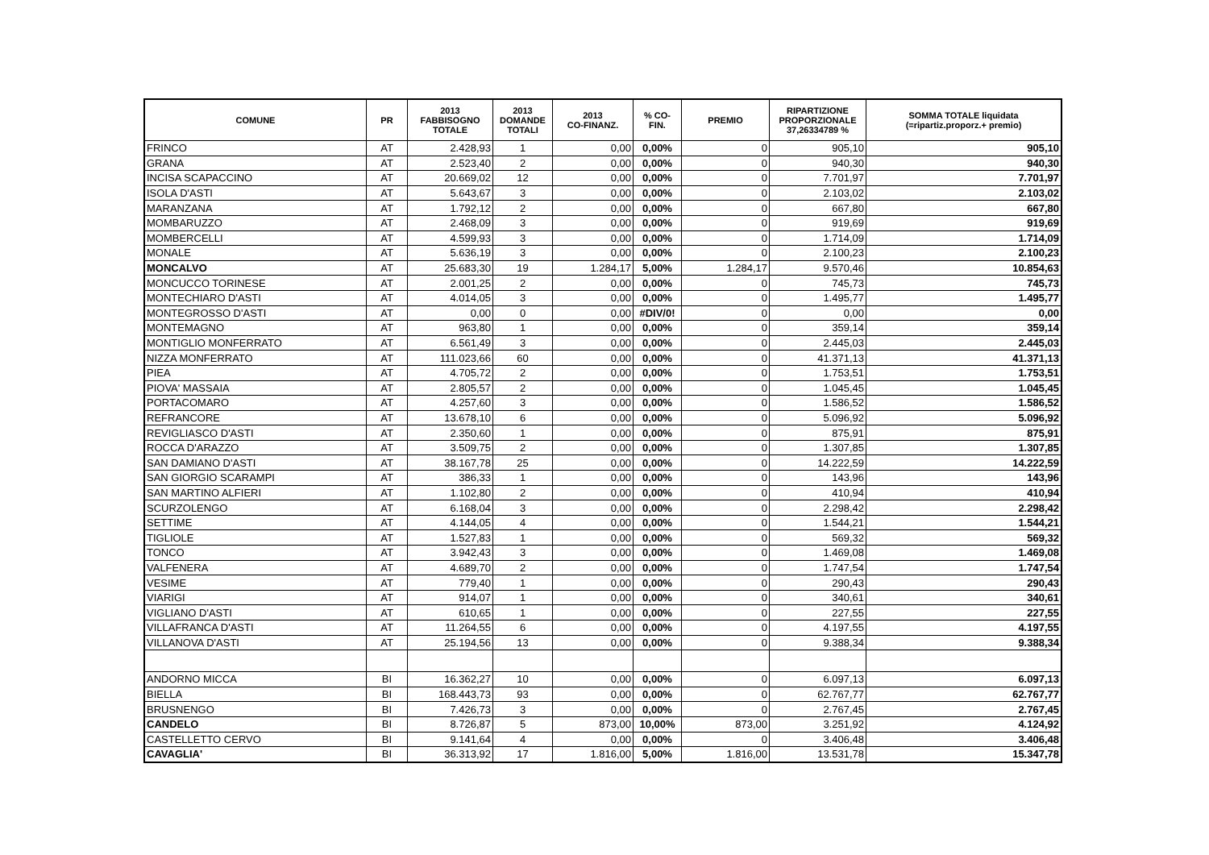| COMUNE | PR | 2013 FABBISOGNO TOTALE | 2013 DOMANDE TOTALI | 2013 CO-FINANZ. | % CO- FIN. | PREMIO | RIPARTIZIONE PROPORZIONALE 37,26334789 % | SOMMA TOTALE liquidata (=ripartiz.proporz.+ premio) |
| --- | --- | --- | --- | --- | --- | --- | --- | --- |
| FRINCO | AT | 2.428,93 | 1 | 0,00 | 0,00% | 0 | 905,10 | 905,10 |
| GRANA | AT | 2.523,40 | 2 | 0,00 | 0,00% | 0 | 940,30 | 940,30 |
| INCISA SCAPACCINO | AT | 20.669,02 | 12 | 0,00 | 0,00% | 0 | 7.701,97 | 7.701,97 |
| ISOLA D'ASTI | AT | 5.643,67 | 3 | 0,00 | 0,00% | 0 | 2.103,02 | 2.103,02 |
| MARANZANA | AT | 1.792,12 | 2 | 0,00 | 0,00% | 0 | 667,80 | 667,80 |
| MOMBARUZZO | AT | 2.468,09 | 3 | 0,00 | 0,00% | 0 | 919,69 | 919,69 |
| MOMBERCELLI | AT | 4.599,93 | 3 | 0,00 | 0,00% | 0 | 1.714,09 | 1.714,09 |
| MONALE | AT | 5.636,19 | 3 | 0,00 | 0,00% | 0 | 2.100,23 | 2.100,23 |
| MONCALVO | AT | 25.683,30 | 19 | 1.284,17 | 5,00% | 1.284,17 | 9.570,46 | 10.854,63 |
| MONCUCCO TORINESE | AT | 2.001,25 | 2 | 0,00 | 0,00% | 0 | 745,73 | 745,73 |
| MONTECHIARO D'ASTI | AT | 4.014,05 | 3 | 0,00 | 0,00% | 0 | 1.495,77 | 1.495,77 |
| MONTEGROSSO D'ASTI | AT | 0,00 | 0 | 0,00 | #DIV/0! | 0 | 0,00 | 0,00 |
| MONTEMAGNO | AT | 963,80 | 1 | 0,00 | 0,00% | 0 | 359,14 | 359,14 |
| MONTIGLIO MONFERRATO | AT | 6.561,49 | 3 | 0,00 | 0,00% | 0 | 2.445,03 | 2.445,03 |
| NIZZA MONFERRATO | AT | 111.023,66 | 60 | 0,00 | 0,00% | 0 | 41.371,13 | 41.371,13 |
| PIEA | AT | 4.705,72 | 2 | 0,00 | 0,00% | 0 | 1.753,51 | 1.753,51 |
| PIOVA' MASSAIA | AT | 2.805,57 | 2 | 0,00 | 0,00% | 0 | 1.045,45 | 1.045,45 |
| PORTACOMARO | AT | 4.257,60 | 3 | 0,00 | 0,00% | 0 | 1.586,52 | 1.586,52 |
| REFRANCORE | AT | 13.678,10 | 6 | 0,00 | 0,00% | 0 | 5.096,92 | 5.096,92 |
| REVIGLIASCO D'ASTI | AT | 2.350,60 | 1 | 0,00 | 0,00% | 0 | 875,91 | 875,91 |
| ROCCA D'ARAZZO | AT | 3.509,75 | 2 | 0,00 | 0,00% | 0 | 1.307,85 | 1.307,85 |
| SAN DAMIANO D'ASTI | AT | 38.167,78 | 25 | 0,00 | 0,00% | 0 | 14.222,59 | 14.222,59 |
| SAN GIORGIO SCARAMPI | AT | 386,33 | 1 | 0,00 | 0,00% | 0 | 143,96 | 143,96 |
| SAN MARTINO ALFIERI | AT | 1.102,80 | 2 | 0,00 | 0,00% | 0 | 410,94 | 410,94 |
| SCURZOLENGO | AT | 6.168,04 | 3 | 0,00 | 0,00% | 0 | 2.298,42 | 2.298,42 |
| SETTIME | AT | 4.144,05 | 4 | 0,00 | 0,00% | 0 | 1.544,21 | 1.544,21 |
| TIGLIOLE | AT | 1.527,83 | 1 | 0,00 | 0,00% | 0 | 569,32 | 569,32 |
| TONCO | AT | 3.942,43 | 3 | 0,00 | 0,00% | 0 | 1.469,08 | 1.469,08 |
| VALFENERA | AT | 4.689,70 | 2 | 0,00 | 0,00% | 0 | 1.747,54 | 1.747,54 |
| VESIME | AT | 779,40 | 1 | 0,00 | 0,00% | 0 | 290,43 | 290,43 |
| VIARIGI | AT | 914,07 | 1 | 0,00 | 0,00% | 0 | 340,61 | 340,61 |
| VIGLIANO D'ASTI | AT | 610,65 | 1 | 0,00 | 0,00% | 0 | 227,55 | 227,55 |
| VILLAFRANCA D'ASTI | AT | 11.264,55 | 6 | 0,00 | 0,00% | 0 | 4.197,55 | 4.197,55 |
| VILLANOVA D'ASTI | AT | 25.194,56 | 13 | 0,00 | 0,00% | 0 | 9.388,34 | 9.388,34 |
| ANDORNO MICCA | BI | 16.362,27 | 10 | 0,00 | 0,00% | 0 | 6.097,13 | 6.097,13 |
| BIELLA | BI | 168.443,73 | 93 | 0,00 | 0,00% | 0 | 62.767,77 | 62.767,77 |
| BRUSNENGO | BI | 7.426,73 | 3 | 0,00 | 0,00% | 0 | 2.767,45 | 2.767,45 |
| CANDELO | BI | 8.726,87 | 5 | 873,00 | 10,00% | 873,00 | 3.251,92 | 4.124,92 |
| CASTELLETTO CERVO | BI | 9.141,64 | 4 | 0,00 | 0,00% | 0 | 3.406,48 | 3.406,48 |
| CAVAGLIA' | BI | 36.313,92 | 17 | 1.816,00 | 5,00% | 1.816,00 | 13.531,78 | 15.347,78 |